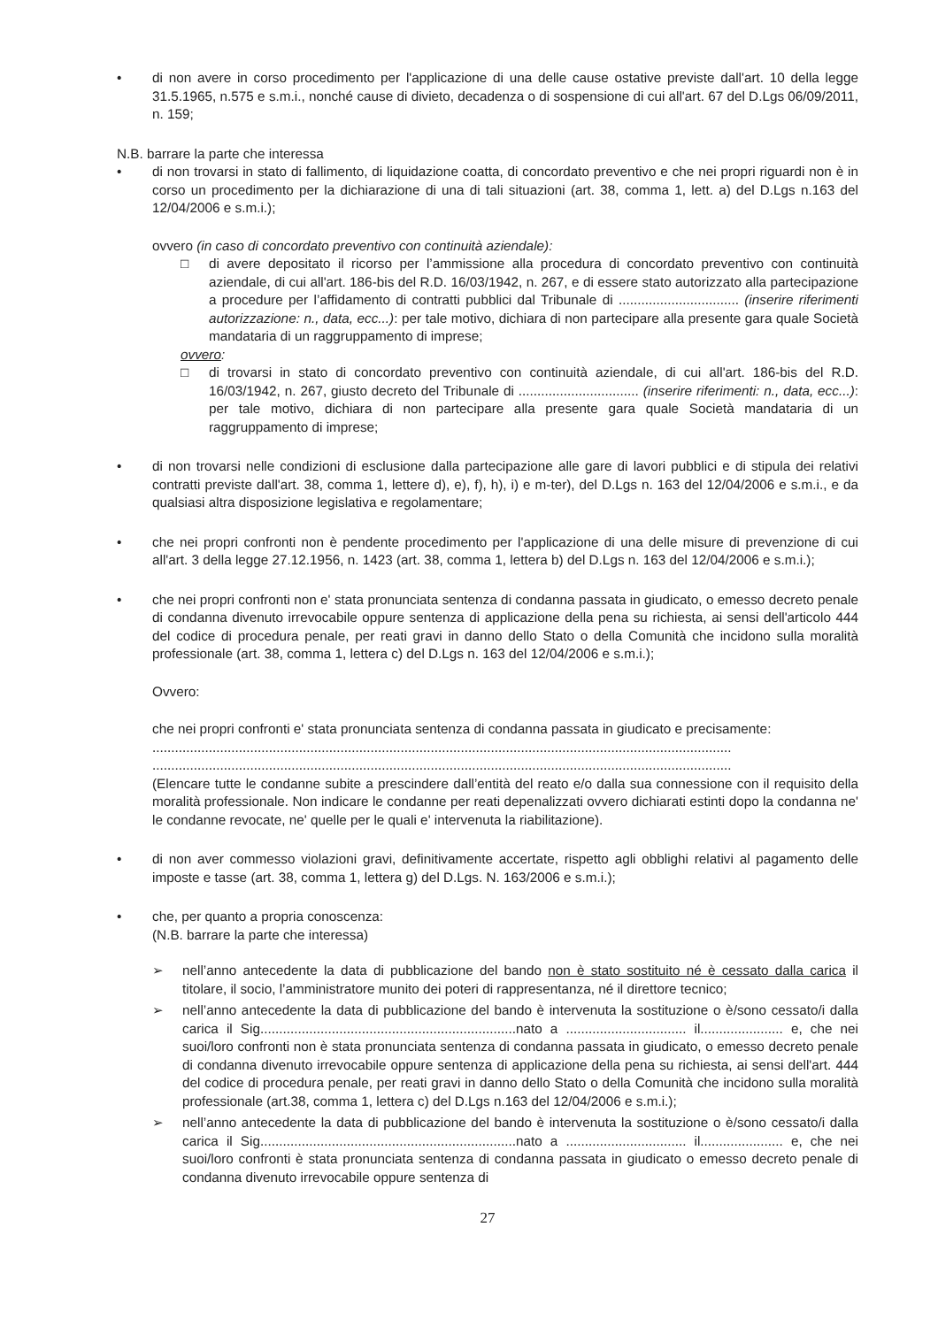• di non avere in corso procedimento per l'applicazione di una delle cause ostative previste dall'art. 10 della legge 31.5.1965, n.575 e s.m.i., nonché cause di divieto, decadenza o di sospensione di cui all'art. 67 del D.Lgs 06/09/2011, n. 159;
N.B. barrare la parte che interessa
• di non trovarsi in stato di fallimento, di liquidazione coatta, di concordato preventivo e che nei propri riguardi non è in corso un procedimento per la dichiarazione di una di tali situazioni (art. 38, comma 1, lett. a) del D.Lgs n.163 del 12/04/2006 e s.m.i.);
ovvero (in caso di concordato preventivo con continuità aziendale):
□ di avere depositato il ricorso per l’ammissione alla procedura di concordato preventivo con continuità aziendale, di cui all'art. 186-bis del R.D. 16/03/1942, n. 267, e di essere stato autorizzato alla partecipazione a procedure per l’affidamento di contratti pubblici dal Tribunale di ................................ (inserire riferimenti autorizzazione: n., data, ecc...): per tale motivo, dichiara di non partecipare alla presente gara quale Società mandataria di un raggruppamento di imprese;
ovvero:
□ di trovarsi in stato di concordato preventivo con continuità aziendale, di cui all'art. 186-bis del R.D. 16/03/1942, n. 267, giusto decreto del Tribunale di ................................ (inserire riferimenti: n., data, ecc...): per tale motivo, dichiara di non partecipare alla presente gara quale Società mandataria di un raggruppamento di imprese;
• di non trovarsi nelle condizioni di esclusione dalla partecipazione alle gare di lavori pubblici e di stipula dei relativi contratti previste dall'art. 38, comma 1, lettere d), e), f), h), i) e m-ter), del D.Lgs n. 163 del 12/04/2006 e s.m.i., e da qualsiasi altra disposizione legislativa e regolamentare;
• che nei propri confronti non è pendente procedimento per l'applicazione di una delle misure di prevenzione di cui all'art. 3 della legge 27.12.1956, n. 1423 (art. 38, comma 1, lettera b) del D.Lgs n. 163 del 12/04/2006 e s.m.i.);
• che nei propri confronti non e' stata pronunciata sentenza di condanna passata in giudicato, o emesso decreto penale di condanna divenuto irrevocabile oppure sentenza di applicazione della pena su richiesta, ai sensi dell'articolo 444 del codice di procedura penale, per reati gravi in danno dello Stato o della Comunità che incidono sulla moralità professionale (art. 38, comma 1, lettera c) del D.Lgs n. 163 del 12/04/2006 e s.m.i.);
Ovvero:
che nei propri confronti e' stata pronunciata sentenza di condanna passata in giudicato e precisamente:
..........................................................................................................................................................
..........................................................................................................................................................
(Elencare tutte le condanne subite a prescindere dall’entità del reato e/o dalla sua connessione con il requisito della moralità professionale. Non indicare le condanne per reati depenalizzati ovvero dichiarati estinti dopo la condanna ne' le condanne revocate, ne' quelle per le quali e' intervenuta la riabilitazione).
• di non aver commesso violazioni gravi, definitivamente accertate, rispetto agli obblighi relativi al pagamento delle imposte e tasse (art. 38, comma 1, lettera g) del D.Lgs. N. 163/2006 e s.m.i.);
• che, per quanto a propria conoscenza:
(N.B. barrare la parte che interessa)
➢ nell’anno antecedente la data di pubblicazione del bando non è stato sostituito né è cessato dalla carica il titolare, il socio, l’amministratore munito dei poteri di rappresentanza, né il direttore tecnico;
➢ nell’anno antecedente la data di pubblicazione del bando è intervenuta la sostituzione o è/sono cessato/i dalla carica il Sig....................................................................nato a ................................ il...................... e, che nei suoi/loro confronti non è stata pronunciata sentenza di condanna passata in giudicato, o emesso decreto penale di condanna divenuto irrevocabile oppure sentenza di applicazione della pena su richiesta, ai sensi dell'art. 444 del codice di procedura penale, per reati gravi in danno dello Stato o della Comunità che incidono sulla moralità professionale (art.38, comma 1, lettera c) del D.Lgs n.163 del 12/04/2006 e s.m.i.);
➢ nell’anno antecedente la data di pubblicazione del bando è intervenuta la sostituzione o è/sono cessato/i dalla carica il Sig....................................................................nato a ................................ il...................... e, che nei suoi/loro confronti è stata pronunciata sentenza di condanna passata in giudicato o emesso decreto penale di condanna divenuto irrevocabile oppure sentenza di
27